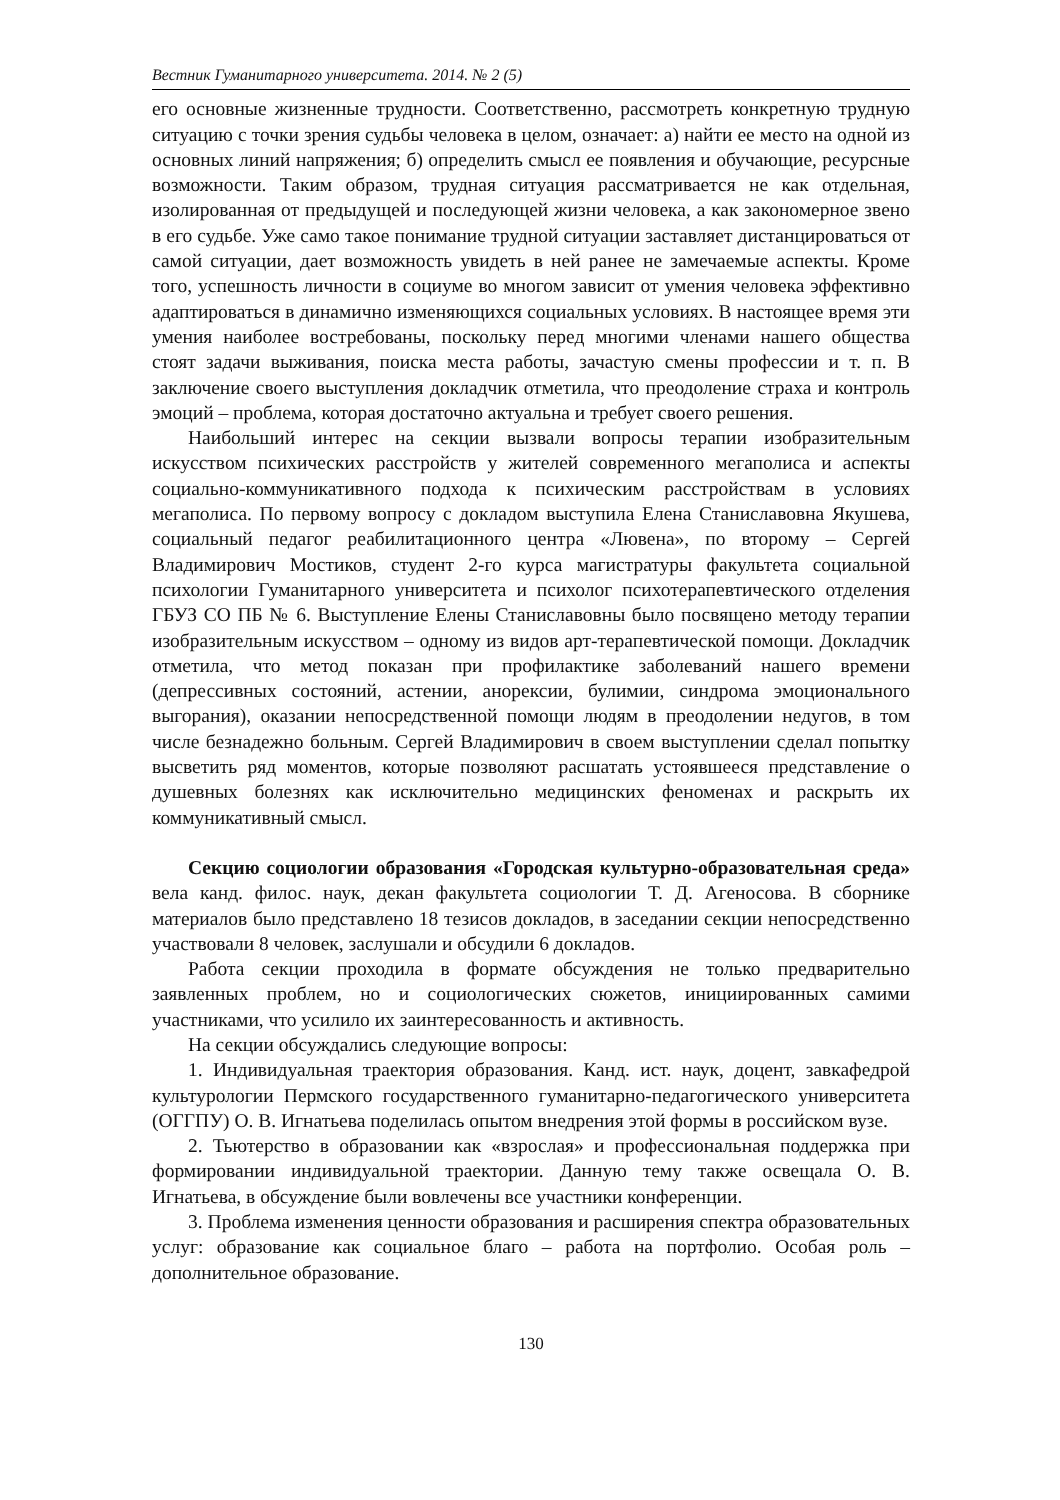Вестник Гуманитарного университета. 2014. № 2 (5)
его основные жизненные трудности. Соответственно, рассмотреть конкретную трудную ситуацию с точки зрения судьбы человека в целом, означает: а) найти ее место на одной из основных линий напряжения; б) определить смысл ее появления и обучающие, ресурсные возможности. Таким образом, трудная ситуация рассматривается не как отдельная, изолированная от предыдущей и последующей жизни человека, а как закономерное звено в его судьбе. Уже само такое понимание трудной ситуации заставляет дистанцироваться от самой ситуации, дает возможность увидеть в ней ранее не замечаемые аспекты. Кроме того, успешность личности в социуме во многом зависит от умения человека эффективно адаптироваться в динамично изменяющихся социальных условиях. В настоящее время эти умения наиболее востребованы, поскольку перед многими членами нашего общества стоят задачи выживания, поиска места работы, зачастую смены профессии и т. п. В заключение своего выступления докладчик отметила, что преодоление страха и контроль эмоций – проблема, которая достаточно актуальна и требует своего решения.
Наибольший интерес на секции вызвали вопросы терапии изобразительным искусством психических расстройств у жителей современного мегаполиса и аспекты социально-коммуникативного подхода к психическим расстройствам в условиях мегаполиса. По первому вопросу с докладом выступила Елена Станиславовна Якушева, социальный педагог реабилитационного центра «Лювена», по второму – Сергей Владимирович Мостиков, студент 2-го курса магистратуры факультета социальной психологии Гуманитарного университета и психолог психотерапевтического отделения ГБУЗ СО ПБ № 6. Выступление Елены Станиславовны было посвящено методу терапии изобразительным искусством – одному из видов арт-терапевтической помощи. Докладчик отметила, что метод показан при профилактике заболеваний нашего времени (депрессивных состояний, астении, анорексии, булимии, синдрома эмоционального выгорания), оказании непосредственной помощи людям в преодолении недугов, в том числе безнадежно больным. Сергей Владимирович в своем выступлении сделал попытку высветить ряд моментов, которые позволяют расшатать устоявшееся представление о душевных болезнях как исключительно медицинских феноменах и раскрыть их коммуникативный смысл.
Секцию социологии образования «Городская культурно-образовательная среда» вела канд. филос. наук, декан факультета социологии Т. Д. Агеносова. В сборнике материалов было представлено 18 тезисов докладов, в заседании секции непосредственно участвовали 8 человек, заслушали и обсудили 6 докладов.
Работа секции проходила в формате обсуждения не только предварительно заявленных проблем, но и социологических сюжетов, инициированных самими участниками, что усилило их заинтересованность и активность.
На секции обсуждались следующие вопросы:
1. Индивидуальная траектория образования. Канд. ист. наук, доцент, завкафедрой культурологии Пермского государственного гуманитарно-педагогического университета (ОГГПУ) О. В. Игнатьева поделилась опытом внедрения этой формы в российском вузе.
2. Тьютерство в образовании как «взрослая» и профессиональная поддержка при формировании индивидуальной траектории. Данную тему также освещала О. В. Игнатьева, в обсуждение были вовлечены все участники конференции.
3. Проблема изменения ценности образования и расширения спектра образовательных услуг: образование как социальное благо – работа на портфолио. Особая роль – дополнительное образование.
130